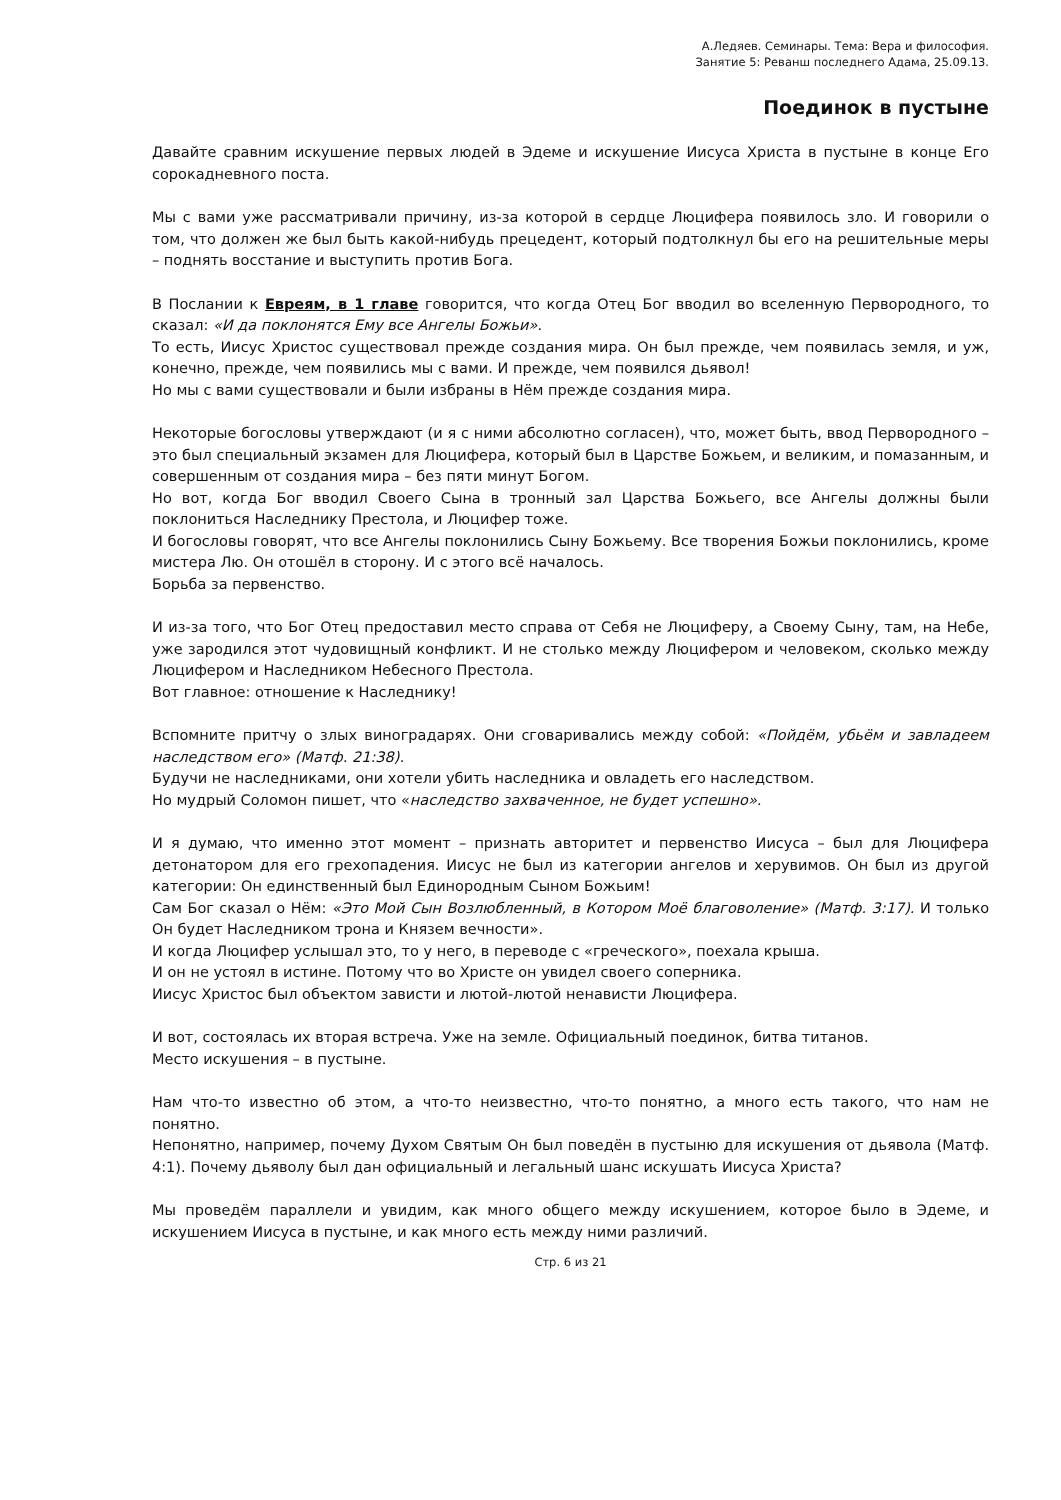А.Ледяев. Семинары. Тема: Вера и философия.
Занятие 5: Реванш последнего Адама, 25.09.13.
Поединок в пустыне
Давайте сравним искушение первых людей в Эдеме и искушение Иисуса Христа в пустыне в конце Его сорокадневного поста.
Мы с вами уже рассматривали причину, из-за которой в сердце Люцифера появилось зло. И говорили о том, что должен же был быть какой-нибудь прецедент, который подтолкнул бы его на решительные меры – поднять восстание и выступить против Бога.
В Послании к Евреям, в 1 главе говорится, что когда Отец Бог вводил во вселенную Первородного, то сказал: «И да поклонятся Ему все Ангелы Божьи».
То есть, Иисус Христос существовал прежде создания мира. Он был прежде, чем появилась земля, и уж, конечно, прежде, чем появились мы с вами. И прежде, чем появился дьявол!
Но мы с вами существовали и были избраны в Нём прежде создания мира.
Некоторые богословы утверждают (и я с ними абсолютно согласен), что, может быть, ввод Первородного – это был специальный экзамен для Люцифера, который был в Царстве Божьем, и великим, и помазанным, и совершенным от создания мира – без пяти минут Богом.
Но вот, когда Бог вводил Своего Сына в тронный зал Царства Божьего, все Ангелы должны были поклониться Наследнику Престола, и Люцифер тоже.
И богословы говорят, что все Ангелы поклонились Сыну Божьему. Все творения Божьи поклонились, кроме мистера Лю. Он отошёл в сторону. И с этого всё началось.
Борьба за первенство.
И из-за того, что Бог Отец предоставил место справа от Себя не Люциферу, а Своему Сыну, там, на Небе, уже зародился этот чудовищный конфликт. И не столько между Люцифером и человеком, сколько между Люцифером и Наследником Небесного Престола.
Вот главное: отношение к Наследнику!
Вспомните притчу о злых виноградарях. Они сговаривались между собой: «Пойдём, убьём и завладеем наследством его» (Матф. 21:38).
Будучи не наследниками, они хотели убить наследника и овладеть его наследством.
Но мудрый Соломон пишет, что «наследство захваченное, не будет успешно».
И я думаю, что именно этот момент – признать авторитет и первенство Иисуса – был для Люцифера детонатором для его грехопадения. Иисус не был из категории ангелов и херувимов. Он был из другой категории: Он единственный был Единородным Сыном Божьим!
Сам Бог сказал о Нём: «Это Мой Сын Возлюбленный, в Котором Моё благоволение» (Матф. 3:17). И только Он будет Наследником трона и Князем вечности».
И когда Люцифер услышал это, то у него, в переводе с «греческого», поехала крыша.
И он не устоял в истине. Потому что во Христе он увидел своего соперника.
Иисус Христос был объектом зависти и лютой-лютой ненависти Люцифера.
И вот, состоялась их вторая встреча. Уже на земле. Официальный поединок, битва титанов.
Место искушения – в пустыне.
Нам что-то известно об этом, а что-то неизвестно, что-то понятно, а много есть такого, что нам не понятно.
Непонятно, например, почему Духом Святым Он был поведён в пустыню для искушения от дьявола (Матф. 4:1). Почему дьяволу был дан официальный и легальный шанс искушать Иисуса Христа?
Мы проведём параллели и увидим, как много общего между искушением, которое было в Эдеме, и искушением Иисуса в пустыне, и как много есть между ними различий.
Стр. 6 из 21